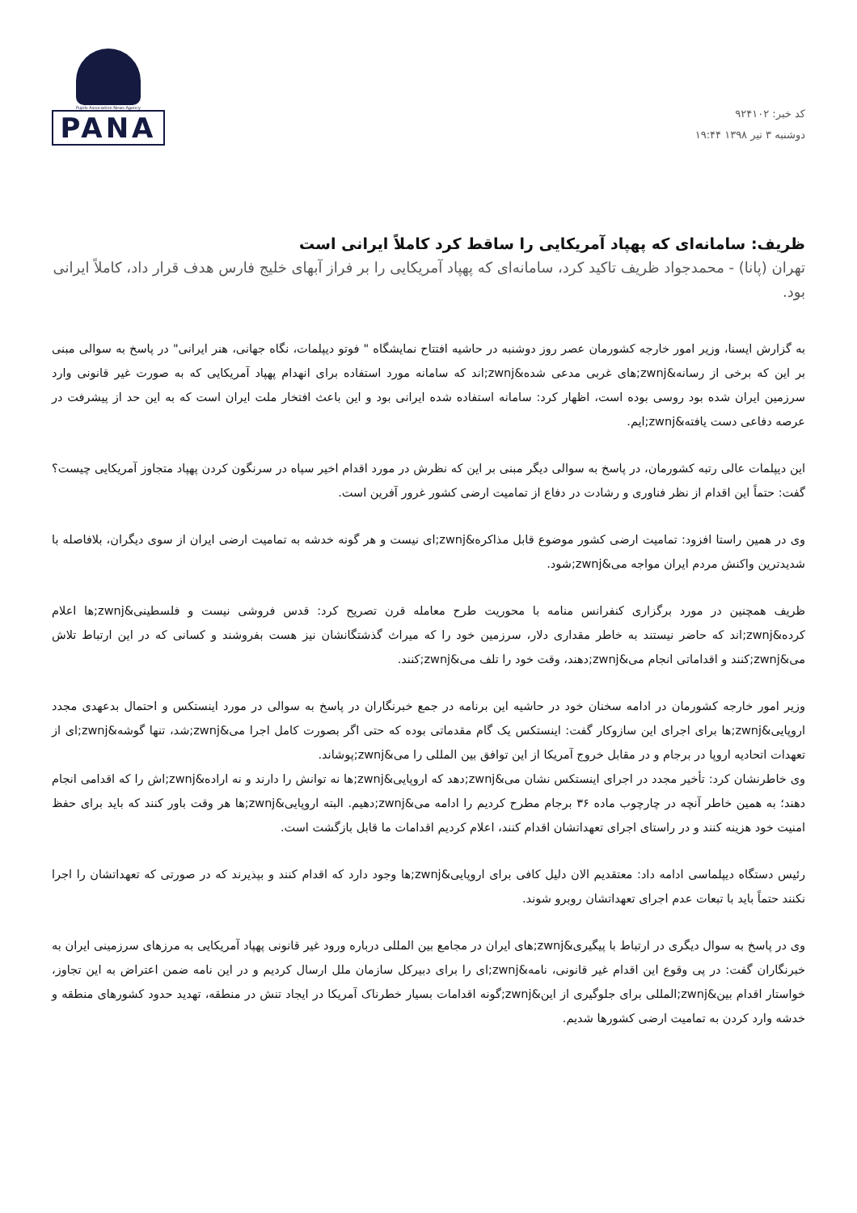کد خبر: ۹۲۴۱۰۲
دوشنبه ۳ تیر ۱۳۹۸ ۱۹:۴۴
Pupils Association News Agency
PANA
ظریف: سامانه‌ای که پهپاد آمریکایی را ساقط کرد کاملاً ایرانی است
تهران (پانا) - محمدجواد ظریف تاکید کرد، سامانه‌ای که پهپاد آمریکایی را بر فراز آبهای خلیج فارس هدف قرار داد، کاملاً ایرانی بود.
به گزارش ایسنا، وزیر امور خارجه کشورمان عصر روز دوشنبه در حاشیه افتتاح نمایشگاه " فوتو دیپلمات، نگاه جهانی، هنر ایرانی" در پاسخ به سوالی مبنی بر این که برخی از رسانه&zwnj;های غربی مدعی شده&zwnj;اند که سامانه مورد استفاده برای انهدام پهپاد آمریکایی که به صورت غیر قانونی وارد سرزمین ایران شده بود روسی بوده است، اظهار کرد: سامانه استفاده شده ایرانی بود و این باعث افتخار ملت ایران است که به این حد از پیشرفت در عرصه دفاعی دست یافته&zwnj;ایم.
این دیپلمات عالی رتبه کشورمان، در پاسخ به سوالی دیگر مبنی بر این که نظرش در مورد اقدام اخیر سپاه در سرنگون کردن پهپاد متجاوز آمریکایی چیست؟ گفت: حتماً این اقدام از نظر فناوری و رشادت در دفاع از تمامیت ارضی کشور غرور آفرین است.
وی در همین راستا افزود: تمامیت ارضی کشور موضوع قابل مذاکره&zwnj;ای نیست و هر گونه خدشه به تمامیت ارضی ایران از سوی دیگران، بلافاصله با شدیدترین واکنش مردم ایران مواجه می&zwnj;شود.
ظریف همچنین در مورد برگزاری کنفرانس منامه با محوریت طرح معامله قرن تصریح کرد: قدس فروشی نیست و فلسطینی&zwnj;ها اعلام کرده&zwnj;اند که حاضر نیستند به خاطر مقداری دلار، سرزمین خود را که میراث گذشتگانشان نیز هست بفروشند و کسانی که در این ارتباط تلاش می&zwnj;کنند و اقداماتی انجام می&zwnj;دهند، وقت خود را تلف می&zwnj;کنند.
وزیر امور خارجه کشورمان در ادامه سخنان خود در حاشیه این برنامه در جمع خبرنگاران در پاسخ به سوالی در مورد اینستکس و احتمال بدعهدی مجدد اروپایی&zwnj;ها برای اجرای این سازوکار گفت: اینستکس یک گام مقدماتی بوده که حتی اگر بصورت کامل اجرا می&zwnj;شد، تنها گوشه&zwnj;ای از تعهدات اتحادیه اروپا در برجام و در مقابل خروج آمریکا از این توافق بین المللی را می&zwnj;پوشاند.
وی خاطرنشان کرد: تأخیر مجدد در اجرای اینستکس نشان می&zwnj;دهد که اروپایی&zwnj;ها نه توانش را دارند و نه اراده&zwnj;اش را که اقدامی انجام دهند؛ به همین خاطر آنچه در چارچوب ماده ۳۶ برجام مطرح کردیم را ادامه می&zwnj;دهیم. البته اروپایی&zwnj;ها هر وقت باور کنند که باید برای حفظ امنیت خود هزینه کنند و در راستای اجرای تعهداتشان اقدام کنند، اعلام کردیم اقدامات ما قابل بازگشت است.
رئیس دستگاه دیپلماسی ادامه داد: معتقدیم الان دلیل کافی برای اروپایی&zwnj;ها وجود دارد که اقدام کنند و بپذیرند که در صورتی که تعهداتشان را اجرا نکنند حتماً باید با تبعات عدم اجرای تعهداتشان روبرو شوند.
وی در پاسخ به سوال دیگری در ارتباط با پیگیری&zwnj;های ایران در مجامع بین المللی درباره ورود غیر قانونی پهپاد آمریکایی به مرزهای سرزمینی ایران به خبرنگاران گفت: در پی وقوع این اقدام غیر قانونی، نامه&zwnj;ای را برای دبیرکل سازمان ملل ارسال کردیم و در این نامه ضمن اعتراض به این تجاوز، خواستار اقدام بین&zwnj;المللی برای جلوگیری از این&zwnj;گونه اقدامات بسیار خطرناک آمریکا در ایجاد تنش در منطقه، تهدید حدود کشورهای منطقه و خدشه وارد کردن به تمامیت ارضی کشورها شدیم.